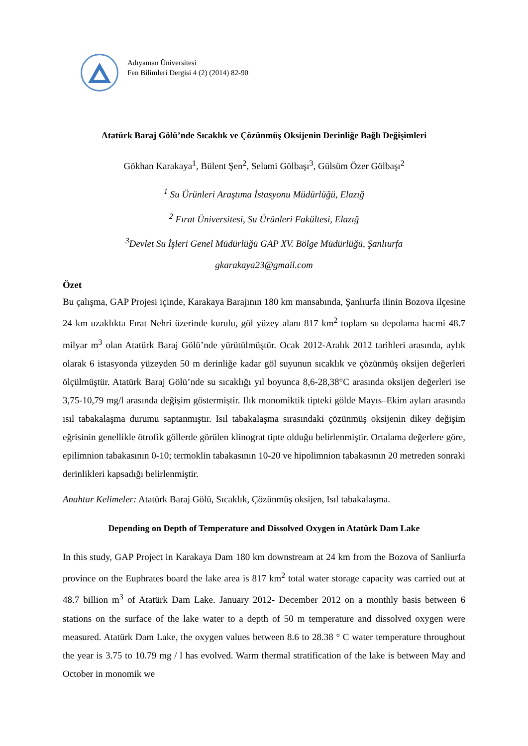Adıyaman Üniversitesi
Fen Bilimleri Dergisi 4 (2) (2014) 82-90
Atatürk Baraj Gölü’nde Sıcaklık ve Çözünmüş Oksijenin Derinliğe Bağlı Değişimleri
Gökhan Karakaya<sup>1</sup>, Bülent Şen<sup>2</sup>, Selami Gölbaşı<sup>3</sup>, Gülsüm Özer Gölbaşı<sup>2</sup>
<sup>1</sup> Su Ürünleri Araştıma İstasyonu Müdürlüğü, Elazığ
<sup>2</sup> Fırat Üniversitesi, Su Ürünleri Fakültesi, Elazığ
<sup>3</sup> Devlet Su İşleri Genel Müdürlüğü GAP XV. Bölge Müdürlüğü, Şanlıurfa
gkarakaya23@gmail.com
Özet
Bu çalışma, GAP Projesi içinde, Karakaya Barajının 180 km mansabında, Şanlıurfa ilinin Bozova ilçesine 24 km uzaklıkta Fırat Nehri üzerinde kurulu, göl yüzey alanı 817 km<sup>2</sup> toplam su depolama hacmi 48.7 milyar m<sup>3</sup> olan Atatürk Baraj Gölü’nde yürütülmüştür. Ocak 2012-Aralık 2012 tarihleri arasında, aylık olarak 6 istasyonda yüzeyden 50 m derinliğe kadar göl suyunun sıcaklık ve çözünmüş oksijen değerleri ölçülmüştür. Atatürk Baraj Gölü’nde su sıcaklığı yıl boyunca 8,6-28,38°C arasında oksijen değerleri ise 3,75-10,79 mg/l arasında değişim göstermiştir. Ilık monomiktik tipteki gölde Mayıs–Ekim ayları arasında ısıl tabakalaşma durumu saptanmıştır. Isıl tabakalaşma sırasındaki çözünmüş oksijenin dikey değişim eğrisinin genellikle ötrofik göllerde görülen klinograt tipte olduğu belirlenmiştir. Ortalama değerlere göre, epilimnion tabakasının 0-10; termoklin tabakasının 10-20 ve hipolimnion tabakasının 20 metreden sonraki derinlikleri kapsadığı belirlenmiştir.
Anahtar Kelimeler: Atatürk Baraj Gölü, Sıcaklık, Çözünmüş oksijen, Isıl tabakalaşma.
Depending on Depth of Temperature and Dissolved Oxygen in Atatürk Dam Lake
In this study, GAP Project in Karakaya Dam 180 km downstream at 24 km from the Bozova of Sanliurfa province on the Euphrates board the lake area is 817 km<sup>2</sup> total water storage capacity was carried out at 48.7 billion m<sup>3</sup> of Atatürk Dam Lake. January 2012- December 2012 on a monthly basis between 6 stations on the surface of the lake water to a depth of 50 m temperature and dissolved oxygen were measured. Atatürk Dam Lake, the oxygen values between 8.6 to 28.38 ° C water temperature throughout the year is 3.75 to 10.79 mg / l has evolved. Warm thermal stratification of the lake is between May and October in monomik we